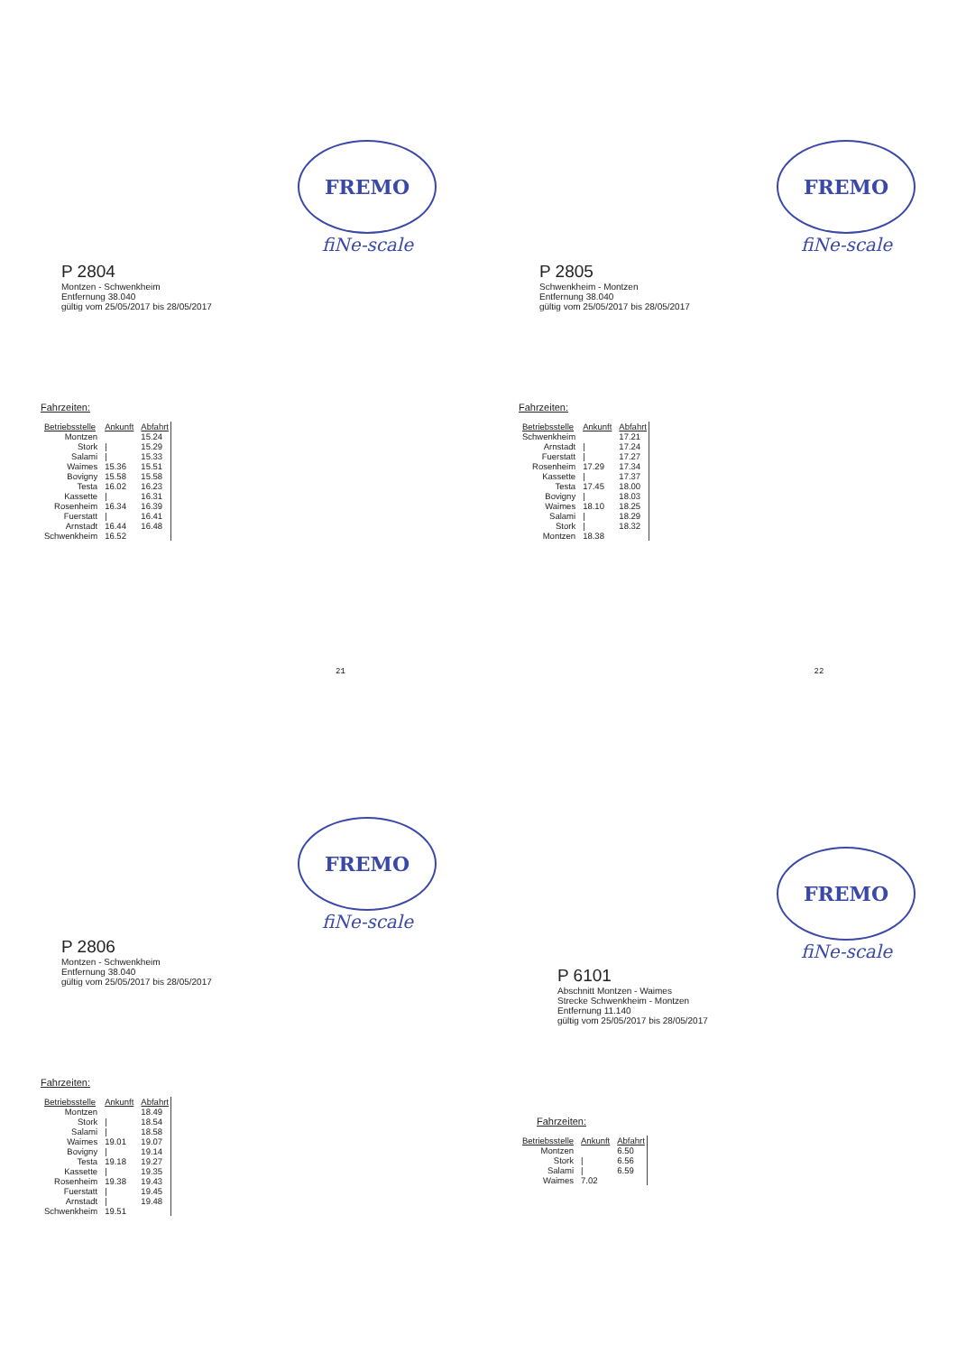FREMO
fiNe-scale
P 2804
Montzen - Schwenkheim
Entfernung 38.040
gültig vom 25/05/2017 bis 28/05/2017
Fahrzeiten:
| Betriebsstelle | Ankunft | Abfahrt |
| --- | --- | --- |
| Montzen | | 15.24 |
| Stork | / | 15.29 |
| Salami | / | 15.33 |
| Waimes | 15.36 | 15.51 |
| Bovigny | 15.58 | 15.58 |
| Testa | 16.02 | 16.23 |
| Kassette | / | 16.31 |
| Rosenheim | 16.34 | 16.39 |
| Fuerstatt | / | 16.41 |
| Arnstadt | 16.44 | 16.48 |
| Schwenkheim | 16.52 | |
21
FREMO
fiNe-scale
P 2805
Schwenkheim - Montzen
Entfernung 38.040
gültig vom 25/05/2017 bis 28/05/2017
Fahrzeiten:
| Betriebsstelle | Ankunft | Abfahrt |
| --- | --- | --- |
| Schwenkheim | | 17.21 |
| Arnstadt | / | 17.24 |
| Fuerstatt | / | 17.27 |
| Rosenheim | 17.29 | 17.34 |
| Kassette | / | 17.37 |
| Testa | 17.45 | 18.00 |
| Bovigny | / | 18.03 |
| Waimes | 18.10 | 18.25 |
| Salami | / | 18.29 |
| Stork | / | 18.32 |
| Montzen | 18.38 | |
22
FREMO
fiNe-scale
P 2806
Montzen - Schwenkheim
Entfernung 38.040
gültig vom 25/05/2017 bis 28/05/2017
Fahrzeiten:
| Betriebsstelle | Ankunft | Abfahrt |
| --- | --- | --- |
| Montzen | | 18.49 |
| Stork | / | 18.54 |
| Salami | / | 18.58 |
| Waimes | 19.01 | 19.07 |
| Bovigny | / | 19.14 |
| Testa | 19.18 | 19.27 |
| Kassette | / | 19.35 |
| Rosenheim | 19.38 | 19.43 |
| Fuerstatt | / | 19.45 |
| Arnstadt | / | 19.48 |
| Schwenkheim | 19.51 | |
FREMO
fiNe-scale
P 6101
Abschnitt Montzen - Waimes
Strecke Schwenkheim - Montzen
Entfernung 11.140
gültig vom 25/05/2017 bis 28/05/2017
Fahrzeiten:
| Betriebsstelle | Ankunft | Abfahrt |
| --- | --- | --- |
| Montzen | | 6.50 |
| Stork | / | 6.56 |
| Salami | / | 6.59 |
| Waimes | 7.02 | |